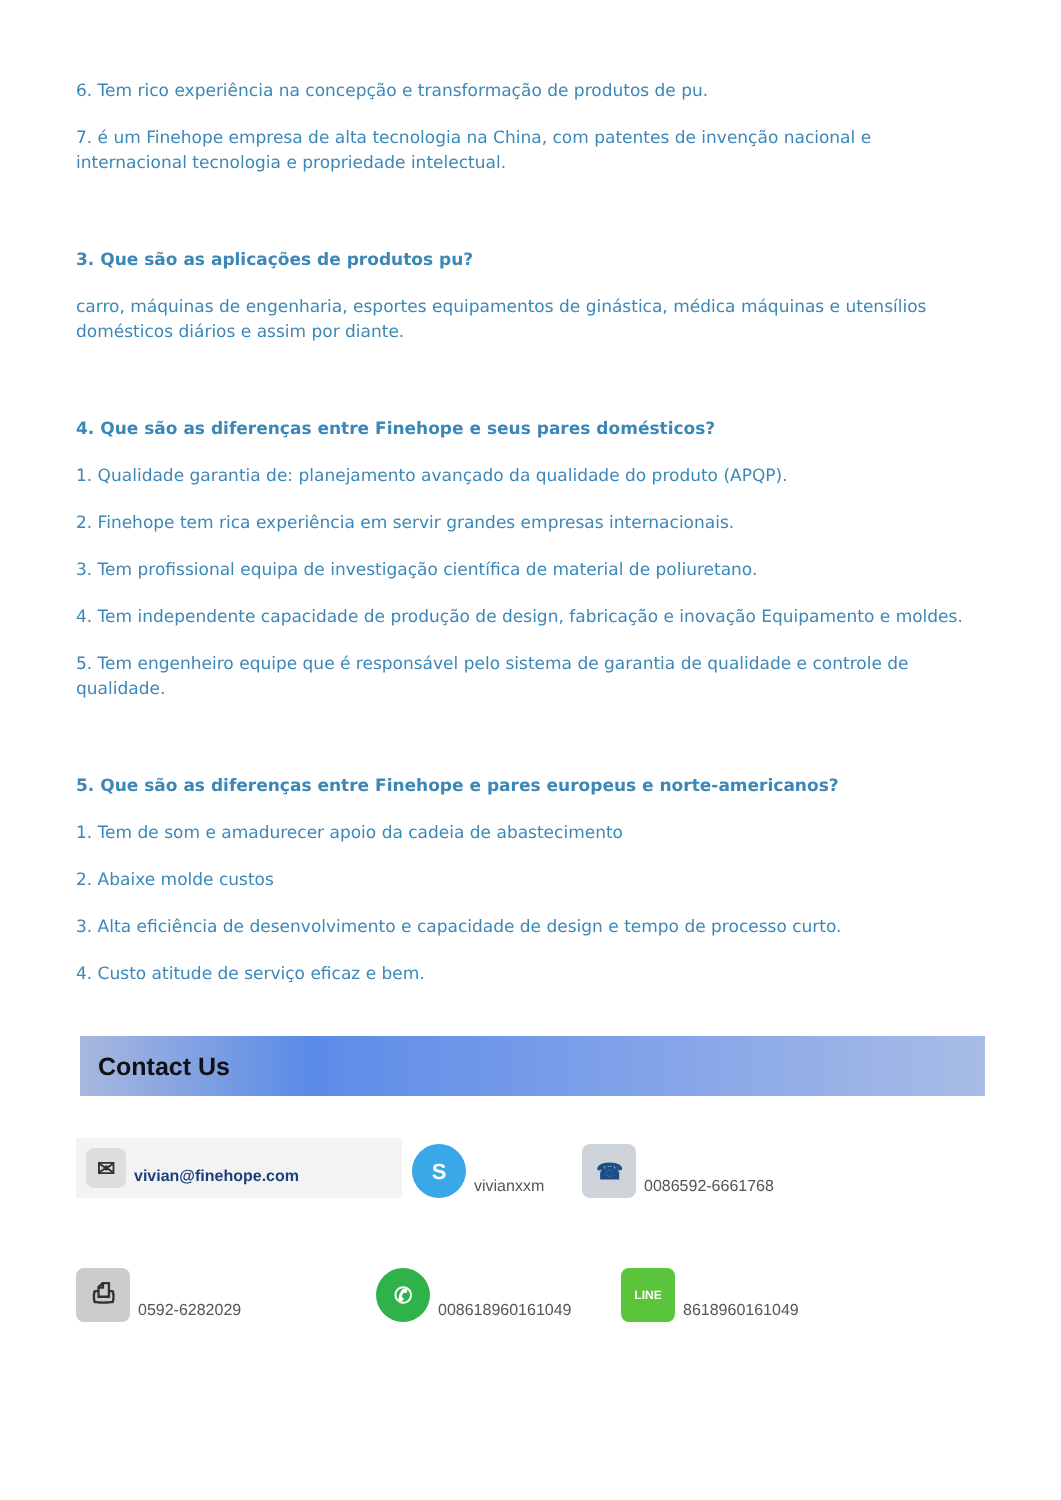6. Tem rico experiência na concepção e transformação de produtos de pu.
7. é um Finehope empresa de alta tecnologia na China, com patentes de invenção nacional e internacional tecnologia e propriedade intelectual.
3. Que são as aplicações de produtos pu?
carro, máquinas de engenharia, esportes equipamentos de ginástica, médica máquinas e utensílios domésticos diários e assim por diante.
4. Que são as diferenças entre Finehope e seus pares domésticos?
1. Qualidade garantia de: planejamento avançado da qualidade do produto (APQP).
2. Finehope tem rica experiência em servir grandes empresas internacionais.
3. Tem profissional equipa de investigação científica de material de poliuretano.
4. Tem independente capacidade de produção de design, fabricação e inovação Equipamento e moldes.
5. Tem engenheiro equipe que é responsável pelo sistema de garantia de qualidade e controle de qualidade.
5. Que são as diferenças entre Finehope e pares europeus e norte-americanos?
1. Tem de som e amadurecer apoio da cadeia de abastecimento
2. Abaixe molde custos
3. Alta eficiência de desenvolvimento e capacidade de design e tempo de processo curto.
4. Custo atitude de serviço eficaz e bem.
Contact Us
✉
vivian@finehope.com
S
vivianxxm
☎
0086592-6661768
⎙
0592-6282029
✆
008618960161049
LINE
8618960161049